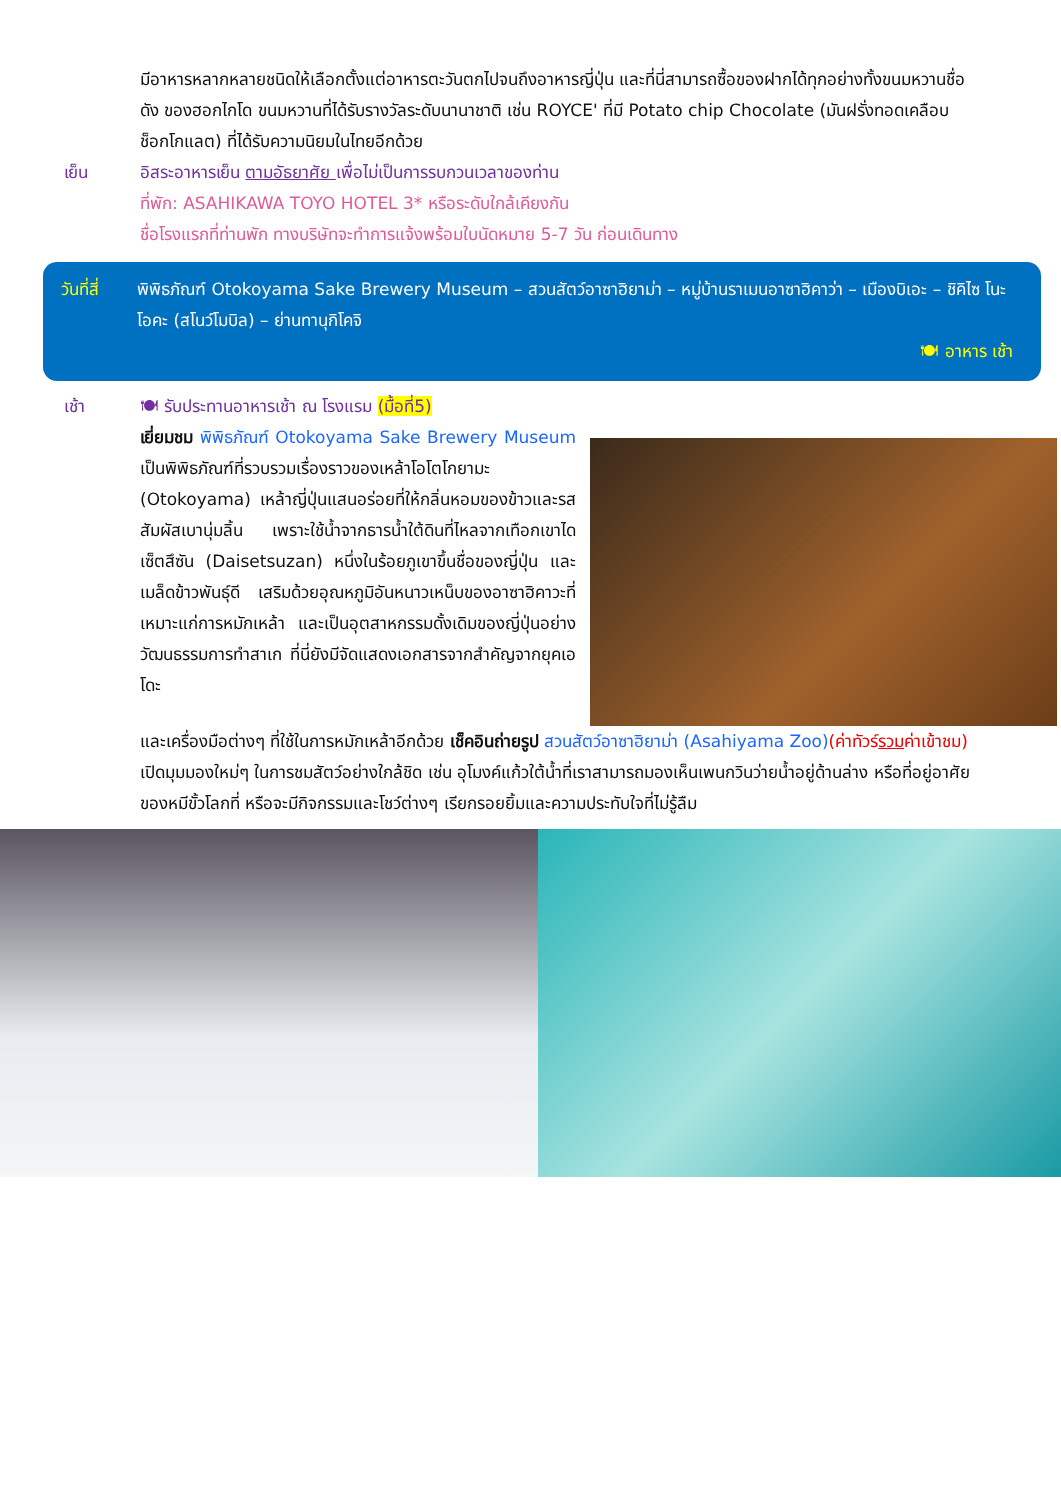มีอาหารหลากหลายชนิดให้เลือกตั้งแต่อาหารตะวันตกไปจนถึงอาหารญี่ปุ่น และที่นี่สามารถซื้อของฝากได้ทุกอย่างทั้งขนมหวานชื่อดัง ของฮอกไกโด ขนมหวานที่ได้รับรางวัลระดับนานาชาติ เช่น ROYCE' ที่มี Potato chip Chocolate (มันฝรั่งทอดเคลือบช็อกโกแลต) ที่ได้รับความนิยมในไทยอีกด้วย
เย็น อิสระอาหารเย็น ตามอัธยาศัย เพื่อไม่เป็นการรบกวนเวลาของท่าน
ที่พัก: ASAHIKAWA TOYO HOTEL 3* หรือระดับใกล้เคียงกัน
ชื่อโรงแรกที่ท่านพัก ทางบริษัทจะทำการแจ้งพร้อมใบนัดหมาย 5-7 วัน ก่อนเดินทาง
วันที่สี่
พิพิธภัณฑ์ Otokoyama Sake Brewery Museum – สวนสัตว์อาซาฮิยาม่า – หมู่บ้านราเมนอาซาฮิคาว่า – เมืองบิเอะ – ชิคิไซ โนะ โอคะ (สโนว์โมบิล) – ย่านทานุกิโคจิ
🍽 อาหาร เช้า
เช้า 🍽 รับประทานอาหารเช้า ณ โรงแรม (มื้อที่5)
เยี่ยมชม พิพิธภัณฑ์ Otokoyama Sake Brewery Museum เป็นพิพิธภัณฑ์ที่รวบรวมเรื่องราวของเหล้าโอโตโกยามะ (Otokoyama) เหล้าญี่ปุ่นแสนอร่อยที่ให้กลิ่นหอมของข้าวและรสสัมผัสเบานุ่มลิ้น เพราะใช้น้ำจากธารน้ำใต้ดินที่ไหลจากเทือกเขาไดเซ็ตสึซัน (Daisetsuzan) หนึ่งในร้อยภูเขาขึ้นชื่อของญี่ปุ่น และเมล็ดข้าวพันธุ์ดี เสริมด้วยอุณหภูมิอันหนาวเหน็บของอาซาฮิคาวะที่เหมาะแก่การหมักเหล้า และเป็นอุตสาหกรรมดั้งเดิมของญี่ปุ่นอย่างวัฒนธรรมการทำสาเก ที่นี่ยังมีจัดแสดงเอกสารจากสำคัญจากยุคเอโดะ
และเครื่องมือต่างๆ ที่ใช้ในการหมักเหล้าอีกด้วย เช็คอินถ่ายรูป สวนสัตว์อาซาฮิยาม่า (Asahiyama Zoo)(ค่าทัวร์รวมค่าเข้าชม) เปิดมุมมองใหม่ๆ ในการชมสัตว์อย่างใกล้ชิด เช่น อุโมงค์แก้วใต้น้ำที่เราสามารถมองเห็นเพนกวินว่ายน้ำอยู่ด้านล่าง หรือที่อยู่อาศัยของหมีขั้วโลกที่ หรือจะมีกิจกรรมและโชว์ต่างๆ เรียกรอยยิ้มและความประทับใจที่ไม่รู้ลืม